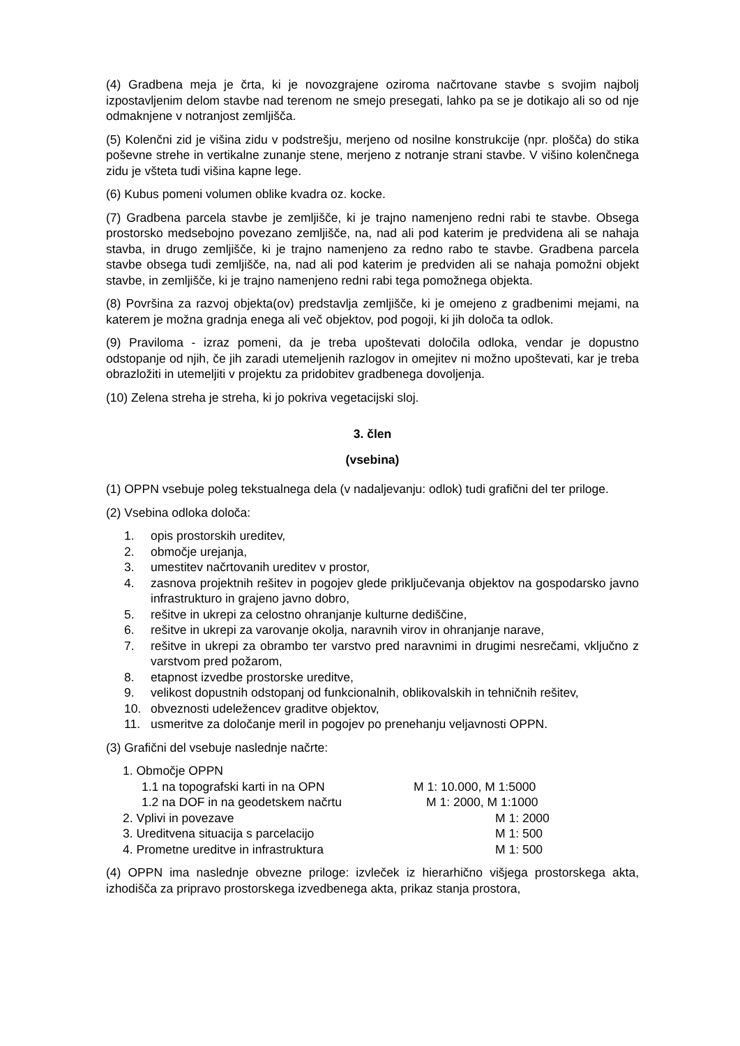(4) Gradbena meja je črta, ki je novozgrajene oziroma načrtovane stavbe s svojim najbolj izpostavljenim delom stavbe nad terenom ne smejo presegati, lahko pa se je dotikajo ali so od nje odmaknjene v notranjost zemljišča.
(5) Kolenčni zid je višina zidu v podstrešju, merjeno od nosilne konstrukcije (npr. plošča) do stika poševne strehe in vertikalne zunanje stene, merjeno z notranje strani stavbe. V višino kolenčnega zidu je všteta tudi višina kapne lege.
(6) Kubus pomeni volumen oblike kvadra oz. kocke.
(7) Gradbena parcela stavbe je zemljišče, ki je trajno namenjeno redni rabi te stavbe. Obsega prostorsko medsebojno povezano zemljišče, na, nad ali pod katerim je predvidena ali se nahaja stavba, in drugo zemljišče, ki je trajno namenjeno za redno rabo te stavbe. Gradbena parcela stavbe obsega tudi zemljišče, na, nad ali pod katerim je predviden ali se nahaja pomožni objekt stavbe, in zemljišče, ki je trajno namenjeno redni rabi tega pomožnega objekta.
(8) Površina za razvoj objekta(ov) predstavlja zemljišče, ki je omejeno z gradbenimi mejami, na katerem je možna gradnja enega ali več objektov, pod pogoji, ki jih določa ta odlok.
(9) Praviloma - izraz pomeni, da je treba upoštevati določila odloka, vendar je dopustno odstopanje od njih, če jih zaradi utemeljenih razlogov in omejitev ni možno upoštevati, kar je treba obrazložiti in utemeljiti v projektu za pridobitev gradbenega dovoljenja.
(10) Zelena streha je streha, ki jo pokriva vegetacijski sloj.
3. člen
(vsebina)
(1) OPPN vsebuje poleg tekstualnega dela (v nadaljevanju: odlok) tudi grafični del ter priloge.
(2) Vsebina odloka določa:
1. opis prostorskih ureditev,
2. območje urejanja,
3. umestitev načrtovanih ureditev v prostor,
4. zasnova projektnih rešitev in pogojev glede priključevanja objektov na gospodarsko javno infrastrukturo in grajeno javno dobro,
5. rešitve in ukrepi za celostno ohranjanje kulturne dediščine,
6. rešitve in ukrepi za varovanje okolja, naravnih virov in ohranjanje narave,
7. rešitve in ukrepi za obrambo ter varstvo pred naravnimi in drugimi nesrečami, vključno z varstvom pred požarom,
8. etapnost izvedbe prostorske ureditve,
9. velikost dopustnih odstopanj od funkcionalnih, oblikovalskih in tehničnih rešitev,
10. obveznosti udeležencev graditve objektov,
11. usmeritve za določanje meril in pogojev po prenehanju veljavnosti OPPN.
(3) Grafični del vsebuje naslednje načrte:
| 1. Območje OPPN | |
| 1.1 na topografski karti in na OPN | M 1: 10.000, M 1:5000 |
| 1.2 na DOF in na geodetskem načrtu | M 1: 2000, M 1:1000 |
| 2. Vplivi in povezave | M 1: 2000 |
| 3. Ureditvena situacija s parcelacijo | M 1: 500 |
| 4. Prometne ureditve in infrastruktura | M 1: 500 |
(4) OPPN ima naslednje obvezne priloge: izvleček iz hierarhično višjega prostorskega akta, izhodišča za pripravo prostorskega izvedbenega akta, prikaz stanja prostora,